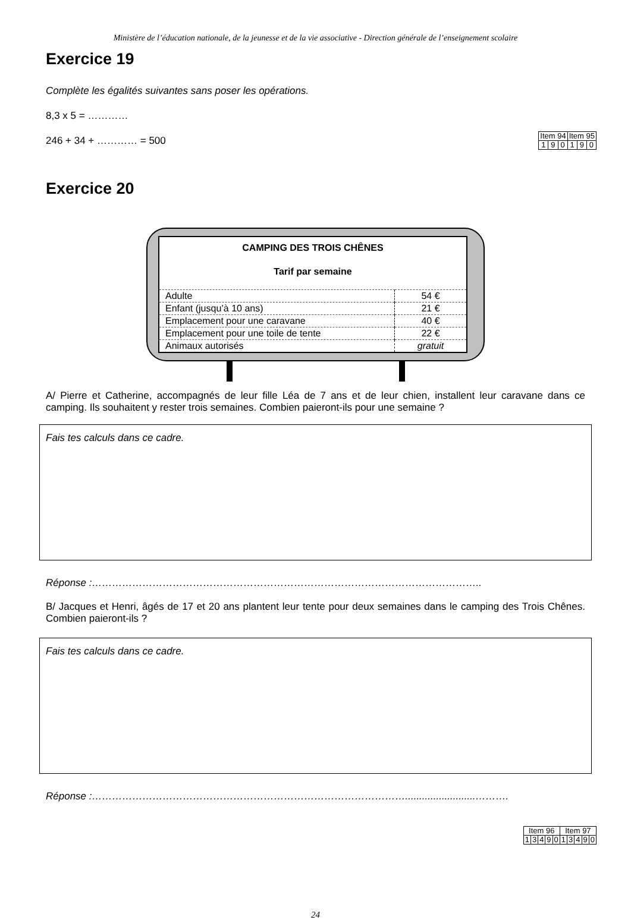Ministère de l’éducation nationale, de la jeunesse et de la vie associative - Direction générale de l’enseignement scolaire
Exercice 19
Complète les égalités suivantes sans poser les opérations.
8,3 x 5 = …………
246 + 34 + ………… = 500
| Item 94 | | | Item 95 | | |
| 1 | 9 | 0 | 1 | 9 | 0 |
Exercice 20
| CAMPING DES TROIS CHÊNES Tarif par semaine | |
| Adulte | 54 € |
| Enfant (jusqu’à 10 ans) | 21 € |
| Emplacement pour une caravane | 40 € |
| Emplacement pour une toile de tente | 22 € |
| Animaux autorisés | gratuit |
A/ Pierre et Catherine, accompagnés de leur fille Léa de 7 ans et de leur chien, installent leur caravane dans ce camping. Ils souhaitent y rester trois semaines. Combien paieront-ils pour une semaine ?
Fais tes calculs dans ce cadre.
Réponse :……………………………………………………………………………………………………..
B/ Jacques et Henri, âgés de 17 et 20 ans plantent leur tente pour deux semaines dans le camping des Trois Chênes. Combien paieront-ils ?
Fais tes calculs dans ce cadre.
Réponse :………………………………………………………………………………….........................……….
| Item 96 | | | | | Item 97 | | | | |
| 1 | 3 | 4 | 9 | 0 | 1 | 3 | 4 | 9 | 0 |
24